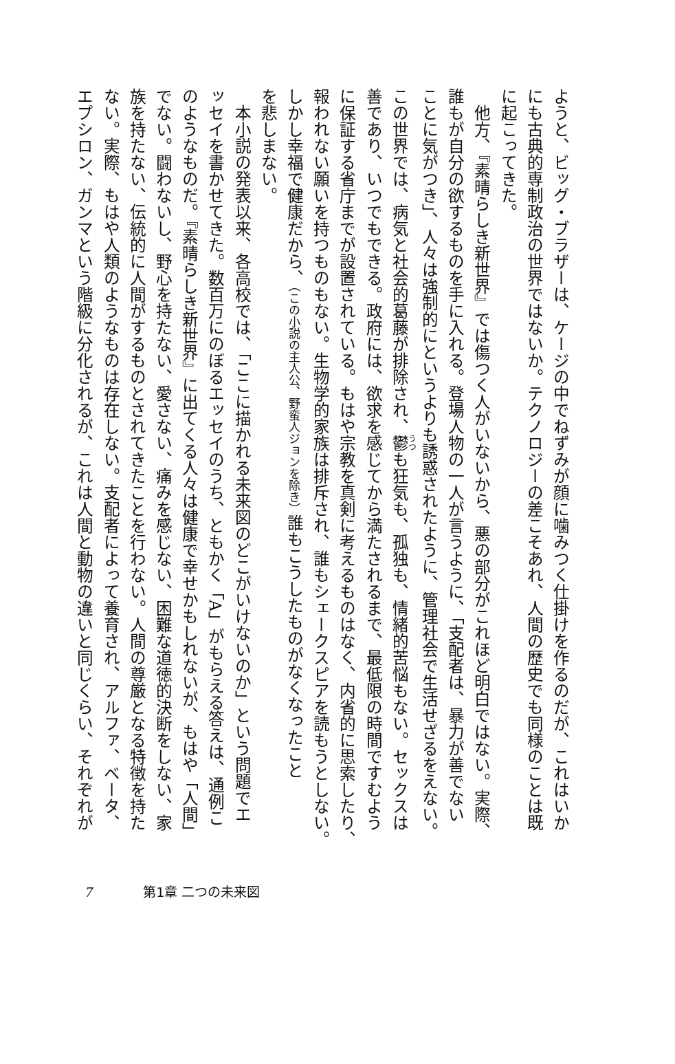ようと、ビッグ・ブラザーは、ケージの中でねずみが顔に噛みつく仕掛けを作るのだが、これはいか
にも古典的専制政治の世界ではないか。テクノロジーの差こそあれ、人間の歴史でも同様のことは既
に起こってきた。
　他方、『素晴らしき新世界』では傷つく人がいないから、悪の部分がこれほど明白ではない。実際、
誰もが自分の欲するものを手に入れる。登場人物の一人が言うように、「支配者は、暴力が善でない
ことに気がつき」、人々は強制的にというよりも誘惑されたように、管理社会で生活せざるをえない。
この世界では、病気と社会的葛藤が排除され、鬱も狂気も、孤独も、情緒的苦悩もない。セックスは
善であり、いつでもできる。政府には、欲求を感じてから満たされるまで、最低限の時間ですむよう
に保証する省庁までが設置されている。もはや宗教を真剣に考えるものはなく、内省的に思索したり、
報われない願いを持つものもない。生物学的家族は排斥され、誰もシェークスピアを読もうとしない。
しかし幸福で健康だから、（この小説の主人公、野蛮人ジョンを除き）誰もこうしたものがなくなったこと
を悲しまない。
　本小説の発表以来、各高校では、「ここに描かれる未来図のどこがいけないのか」という問題でエ
ッセイを書かせてきた。数百万にのぼるエッセイのうち、ともかく「A」がもらえる答えは、通例こ
のようなものだ。『素晴らしき新世界』に出てくる人々は健康で幸せかもしれないが、もはや「人間」
でない。闘わないし、野心を持たない、愛さない、痛みを感じない、困難な道徳的決断をしない、家
族を持たない、伝統的に人間がするものとされてきたことを行わない。人間の尊厳となる特徴を持た
ない。実際、もはや人類のようなものは存在しない。支配者によって養育され、アルファ、ベータ、
エプシロン、ガンマという階級に分化されるが、これは人間と動物の違いと同じくらい、それぞれが
7 第1章 二つの未来図